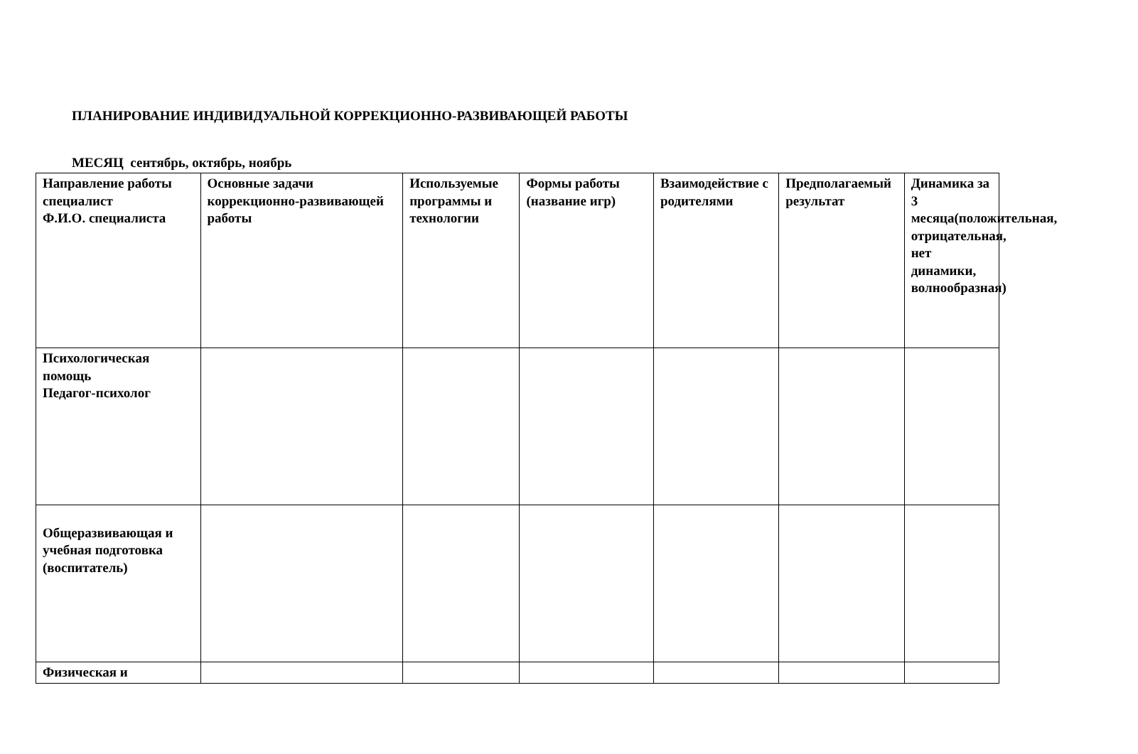ПЛАНИРОВАНИЕ ИНДИВИДУАЛЬНОЙ КОРРЕКЦИОННО-РАЗВИВАЮЩЕЙ РАБОТЫ
МЕСЯЦ сентябрь, октябрь, ноябрь
| Направление работы специалист Ф.И.О. специалиста | Основные задачи коррекционно-развивающей работы | Используемые программы и технологии | Формы работы (название игр) | Взаимодействие с родителями | Предполагаемый результат | Динамика за 3 месяца(положительная, отрицательная, нет динамики, волнообразная) |
| Психологическая помощь Педагог-психолог | | | | | | |
| Общеразвивающая и учебная подготовка (воспитатель) | | | | | | |
| Физическая и | | | | | | |